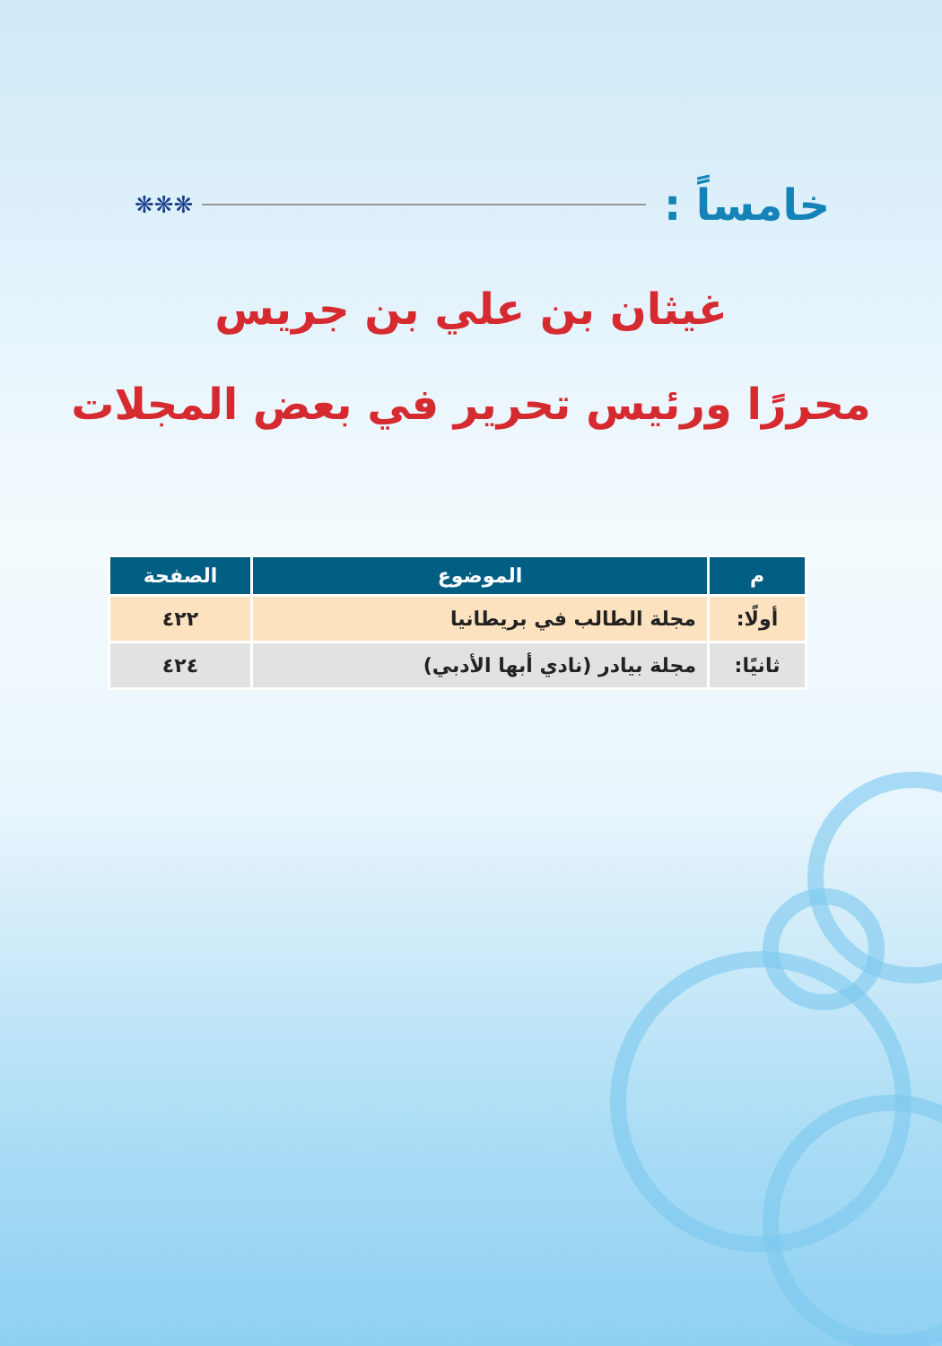خامساً :
❋❋❋
غيثان بن علي بن جريس
محررًا ورئيس تحرير في بعض المجلات
| م | الموضوع | الصفحة |
| --- | --- | --- |
| أولًا: | مجلة الطالب في بريطانيا | ٤٢٢ |
| ثانيًا: | مجلة بيادر (نادي أبها الأدبي) | ٤٢٤ |